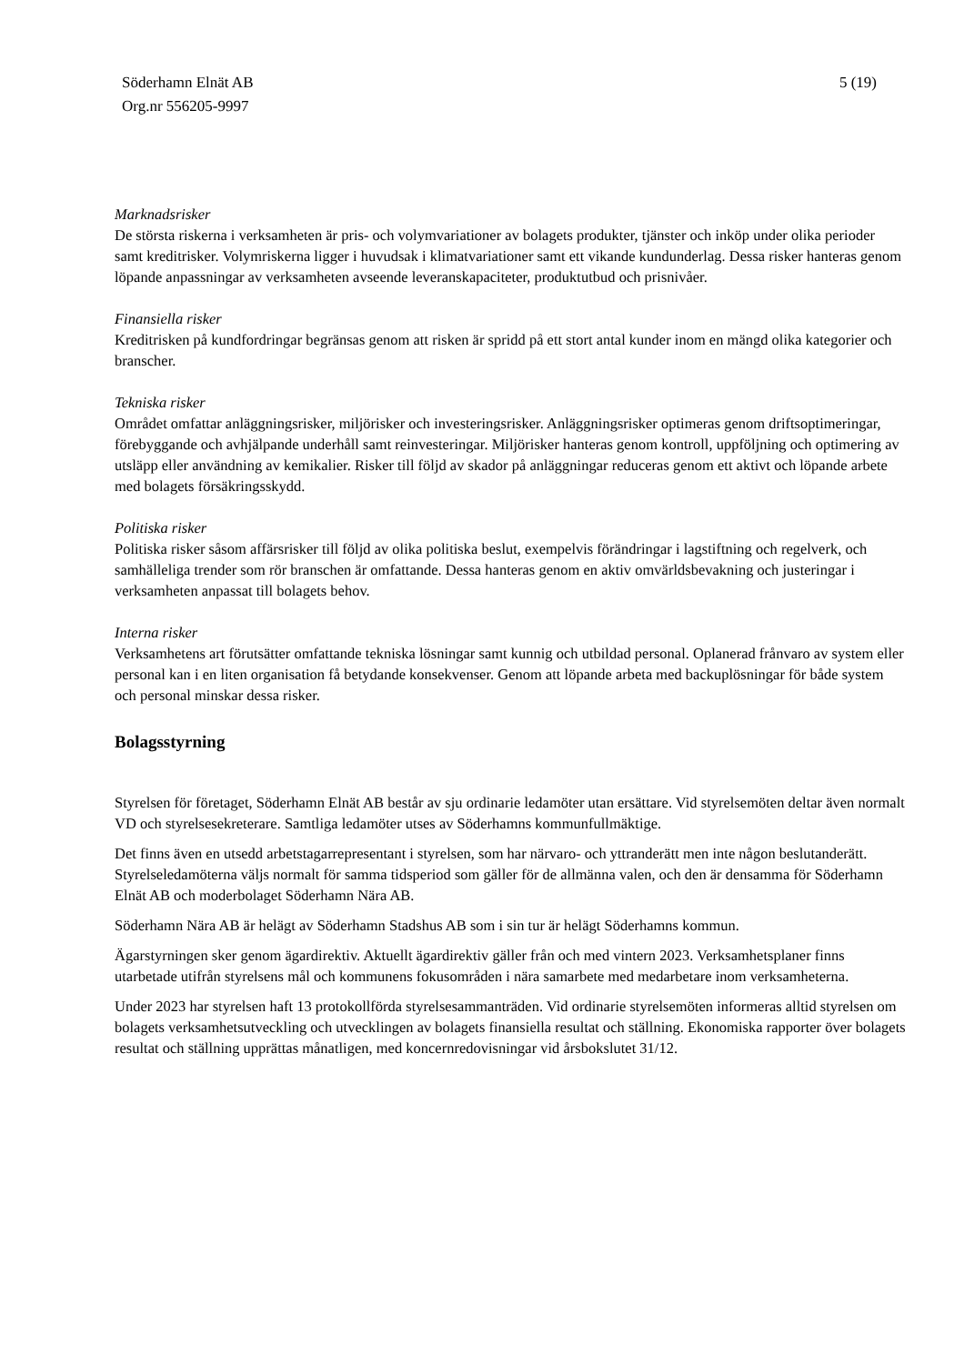Söderhamn Elnät AB
Org.nr 556205-9997
5 (19)
Marknadsrisker
De största riskerna i verksamheten är pris- och volymvariationer av bolagets produkter, tjänster och inköp under olika perioder samt kreditrisker. Volymriskerna ligger i huvudsak i klimatvariationer samt ett vikande kundunderlag. Dessa risker hanteras genom löpande anpassningar av verksamheten avseende leveranskapaciteter, produktutbud och prisnivåer.
Finansiella risker
Kreditrisken på kundfordringar begränsas genom att risken är spridd på ett stort antal kunder inom en mängd olika kategorier och branscher.
Tekniska risker
Området omfattar anläggningsrisker, miljörisker och investeringsrisker. Anläggningsrisker optimeras genom driftsoptimeringar, förebyggande och avhjälpande underhåll samt reinvesteringar. Miljörisker hanteras genom kontroll, uppföljning och optimering av utsläpp eller användning av kemikalier. Risker till följd av skador på anläggningar reduceras genom ett aktivt och löpande arbete med bolagets försäkringsskydd.
Politiska risker
Politiska risker såsom affärsrisker till följd av olika politiska beslut, exempelvis förändringar i lagstiftning och regelverk, och samhälleliga trender som rör branschen är omfattande. Dessa hanteras genom en aktiv omvärldsbevakning och justeringar i verksamheten anpassat till bolagets behov.
Interna risker
Verksamhetens art förutsätter omfattande tekniska lösningar samt kunnig och utbildad personal. Oplanerad frånvaro av system eller personal kan i en liten organisation få betydande konsekvenser. Genom att löpande arbeta med backuplösningar för både system och personal minskar dessa risker.
Bolagsstyrning
Styrelsen för företaget, Söderhamn Elnät AB består av sju ordinarie ledamöter utan ersättare. Vid styrelsemöten deltar även normalt VD och styrelsesekreterare. Samtliga ledamöter utses av Söderhamns kommunfullmäktige.
Det finns även en utsedd arbetstagarrepresentant i styrelsen, som har närvaro- och yttranderätt men inte någon beslutanderätt. Styrelseledamöterna väljs normalt för samma tidsperiod som gäller för de allmänna valen, och den är densamma för Söderhamn Elnät AB och moderbolaget Söderhamn Nära AB.
Söderhamn Nära AB är helägt av Söderhamn Stadshus AB som i sin tur är helägt Söderhamns kommun.
Ägarstyrningen sker genom ägardirektiv. Aktuellt ägardirektiv gäller från och med vintern 2023. Verksamhetsplaner finns utarbetade utifrån styrelsens mål och kommunens fokusområden i nära samarbete med medarbetare inom verksamheterna.
Under 2023 har styrelsen haft 13 protokollförda styrelsesammanträden. Vid ordinarie styrelsemöten informeras alltid styrelsen om bolagets verksamhetsutveckling och utvecklingen av bolagets finansiella resultat och ställning. Ekonomiska rapporter över bolagets resultat och ställning upprättas månatligen, med koncernredovisningar vid årsbokslutet 31/12.